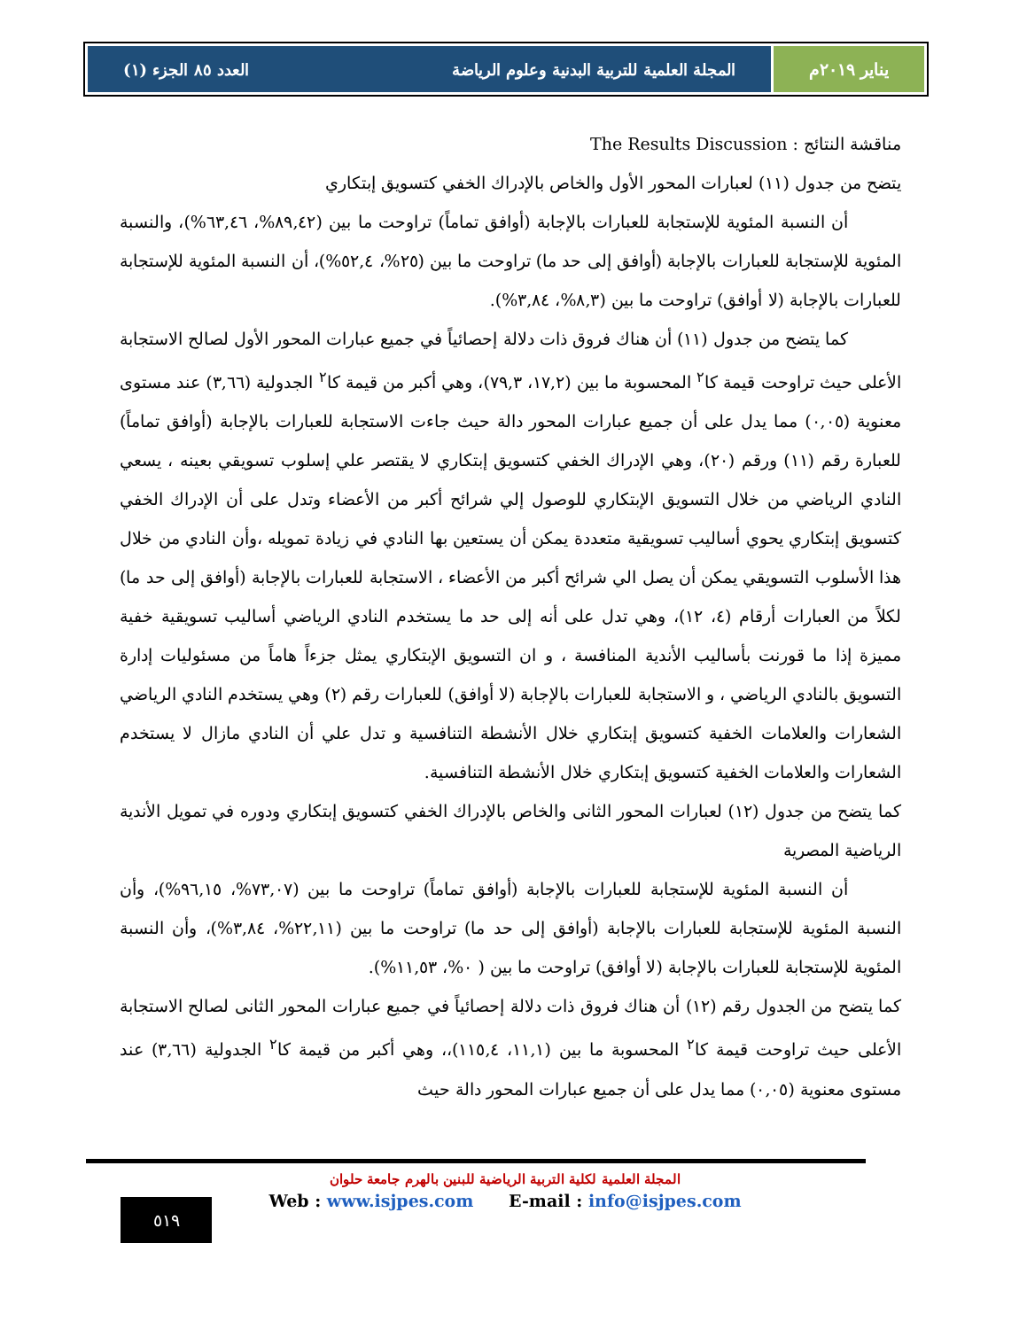يناير ٢٠١٩م المجلة العلمية للتربية البدنية وعلوم الرياضة العدد ٨٥ الجزء (١)
مناقشة النتائج : The Results Discussion
يتضح من جدول (١١) لعبارات المحور الأول والخاص بالإدراك الخفي كتسويق إبتكاري
أن النسبة المئوية للإستجابة للعبارات بالإجابة (أوافق تماماً) تراوحت ما بين (٨٩,٤٢%، ٦٣,٤٦%)، والنسبة المئوية للإستجابة للعبارات بالإجابة (أوافق إلى حد ما) تراوحت ما بين (٢٥%، ٥٢,٤%)، أن النسبة المئوية للإستجابة للعبارات بالإجابة (لا أوافق) تراوحت ما بين (٨,٣%، ٣,٨٤%).
كما يتضح من جدول (١١) أن هناك فروق ذات دلالة إحصائياً في جميع عبارات المحور الأول لصالح الاستجابة الأعلى حيث تراوحت قيمة كا<sup>٢</sup> المحسوبة ما بين (١٧,٢، ٧٩,٣)، وهي أكبر من قيمة كا<sup>٢</sup> الجدولية (٣,٦٦) عند مستوى معنوية (٠,٠٥) مما يدل على أن جميع عبارات المحور دالة حيث جاءت الاستجابة للعبارات بالإجابة (أوافق تماماً) للعبارة رقم (١١) ورقم (٢٠)، وهي الإدراك الخفي كتسويق إبتكاري لا يقتصر علي إسلوب تسويقي بعينه ، يسعي النادي الرياضي من خلال التسويق الإبتكاري للوصول إلي شرائح أكبر من الأعضاء وتدل على أن الإدراك الخفي كتسويق إبتكاري يحوي أساليب تسويقية متعددة يمكن أن يستعين بها النادي في زيادة تمويله ،وأن النادي من خلال هذا الأسلوب التسويقي يمكن أن يصل الي شرائح أكبر من الأعضاء ، الاستجابة للعبارات بالإجابة (أوافق إلى حد ما) لكلاً من العبارات أرقام (٤، ١٢)، وهي تدل على أنه إلى حد ما يستخدم النادي الرياضي أساليب تسويقية خفية مميزة إذا ما قورنت بأساليب الأندية المنافسة ، و ان التسويق الإبتكاري يمثل جزءاً هاماً من مسئوليات إدارة التسويق بالنادي الرياضي ، و الاستجابة للعبارات بالإجابة (لا أوافق) للعبارات رقم (٢) وهي يستخدم النادي الرياضي الشعارات والعلامات الخفية كتسويق إبتكاري خلال الأنشطة التنافسية و تدل علي أن النادي مازال لا يستخدم الشعارات والعلامات الخفية كتسويق إبتكاري خلال الأنشطة التنافسية.
كما يتضح من جدول (١٢) لعبارات المحور الثانى والخاص بالإدراك الخفي كتسويق إبتكاري ودوره في تمويل الأندية الرياضية المصرية
أن النسبة المئوية للإستجابة للعبارات بالإجابة (أوافق تماماً) تراوحت ما بين (٧٣,٠٧%، ٩٦,١٥%)، وأن النسبة المئوية للإستجابة للعبارات بالإجابة (أوافق إلى حد ما) تراوحت ما بين (٢٢,١١%، ٣,٨٤%)، وأن النسبة المئوية للإستجابة للعبارات بالإجابة (لا أوافق) تراوحت ما بين ( ٠%، ١١,٥٣%).
كما يتضح من الجدول رقم (١٢) أن هناك فروق ذات دلالة إحصائياً في جميع عبارات المحور الثانى لصالح الاستجابة الأعلى حيث تراوحت قيمة كا<sup>٢</sup> المحسوبة ما بين (١١,١، ١١٥,٤)،، وهي أكبر من قيمة كا<sup>٢</sup> الجدولية (٣,٦٦) عند مستوى معنوية (٠,٠٥) مما يدل على أن جميع عبارات المحور دالة حيث
المجلة العلمية لكلية التربية الرياضية للبنين بالهرم جامعة حلوان
Web : www.isjpes.com E-mail : info@isjpes.com
٥١٩